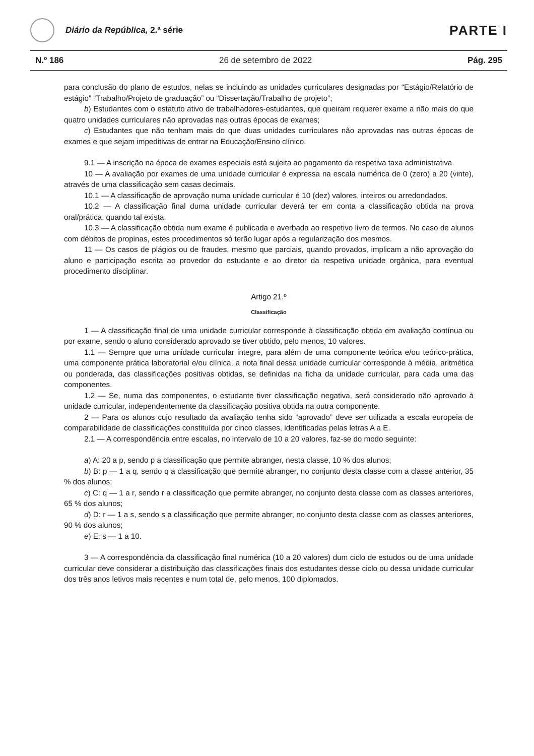Diário da República, 2.ª série
PARTE I
N.º 186 26 de setembro de 2022 Pág. 295
para conclusão do plano de estudos, nelas se incluindo as unidades curriculares designadas por “Estágio/Relatório de estágio” “Trabalho/Projeto de graduação” ou “Dissertação/Trabalho de projeto”;
b) Estudantes com o estatuto ativo de trabalhadores-estudantes, que queiram requerer exame a não mais do que quatro unidades curriculares não aprovadas nas outras épocas de exames;
c) Estudantes que não tenham mais do que duas unidades curriculares não aprovadas nas outras épocas de exames e que sejam impeditivas de entrar na Educação/Ensino clínico.
9.1 — A inscrição na época de exames especiais está sujeita ao pagamento da respetiva taxa administrativa.
10 — A avaliação por exames de uma unidade curricular é expressa na escala numérica de 0 (zero) a 20 (vinte), através de uma classificação sem casas decimais.
10.1 — A classificação de aprovação numa unidade curricular é 10 (dez) valores, inteiros ou arredondados.
10.2 — A classificação final duma unidade curricular deverá ter em conta a classificação obtida na prova oral/prática, quando tal exista.
10.3 — A classificação obtida num exame é publicada e averbada ao respetivo livro de termos. No caso de alunos com débitos de propinas, estes procedimentos só terão lugar após a regularização dos mesmos.
11 — Os casos de plágios ou de fraudes, mesmo que parciais, quando provados, implicam a não aprovação do aluno e participação escrita ao provedor do estudante e ao diretor da respetiva unidade orgânica, para eventual procedimento disciplinar.
Artigo 21.º
Classificação
1 — A classificação final de uma unidade curricular corresponde à classificação obtida em avaliação contínua ou por exame, sendo o aluno considerado aprovado se tiver obtido, pelo menos, 10 valores.
1.1 — Sempre que uma unidade curricular integre, para além de uma componente teórica e/ou teórico-prática, uma componente prática laboratorial e/ou clínica, a nota final dessa unidade curricular corresponde à média, aritmética ou ponderada, das classificações positivas obtidas, se definidas na ficha da unidade curricular, para cada uma das componentes.
1.2 — Se, numa das componentes, o estudante tiver classificação negativa, será considerado não aprovado à unidade curricular, independentemente da classificação positiva obtida na outra componente.
2 — Para os alunos cujo resultado da avaliação tenha sido “aprovado” deve ser utilizada a escala europeia de comparabilidade de classificações constituída por cinco classes, identificadas pelas letras A a E.
2.1 — A correspondência entre escalas, no intervalo de 10 a 20 valores, faz-se do modo seguinte:
a) A: 20 a p, sendo p a classificação que permite abranger, nesta classe, 10 % dos alunos;
b) B: p — 1 a q, sendo q a classificação que permite abranger, no conjunto desta classe com a classe anterior, 35 % dos alunos;
c) C: q — 1 a r, sendo r a classificação que permite abranger, no conjunto desta classe com as classes anteriores, 65 % dos alunos;
d) D: r — 1 a s, sendo s a classificação que permite abranger, no conjunto desta classe com as classes anteriores, 90 % dos alunos;
e) E: s — 1 a 10.
3 — A correspondência da classificação final numérica (10 a 20 valores) dum ciclo de estudos ou de uma unidade curricular deve considerar a distribuição das classificações finais dos estudantes desse ciclo ou dessa unidade curricular dos três anos letivos mais recentes e num total de, pelo menos, 100 diplomados.